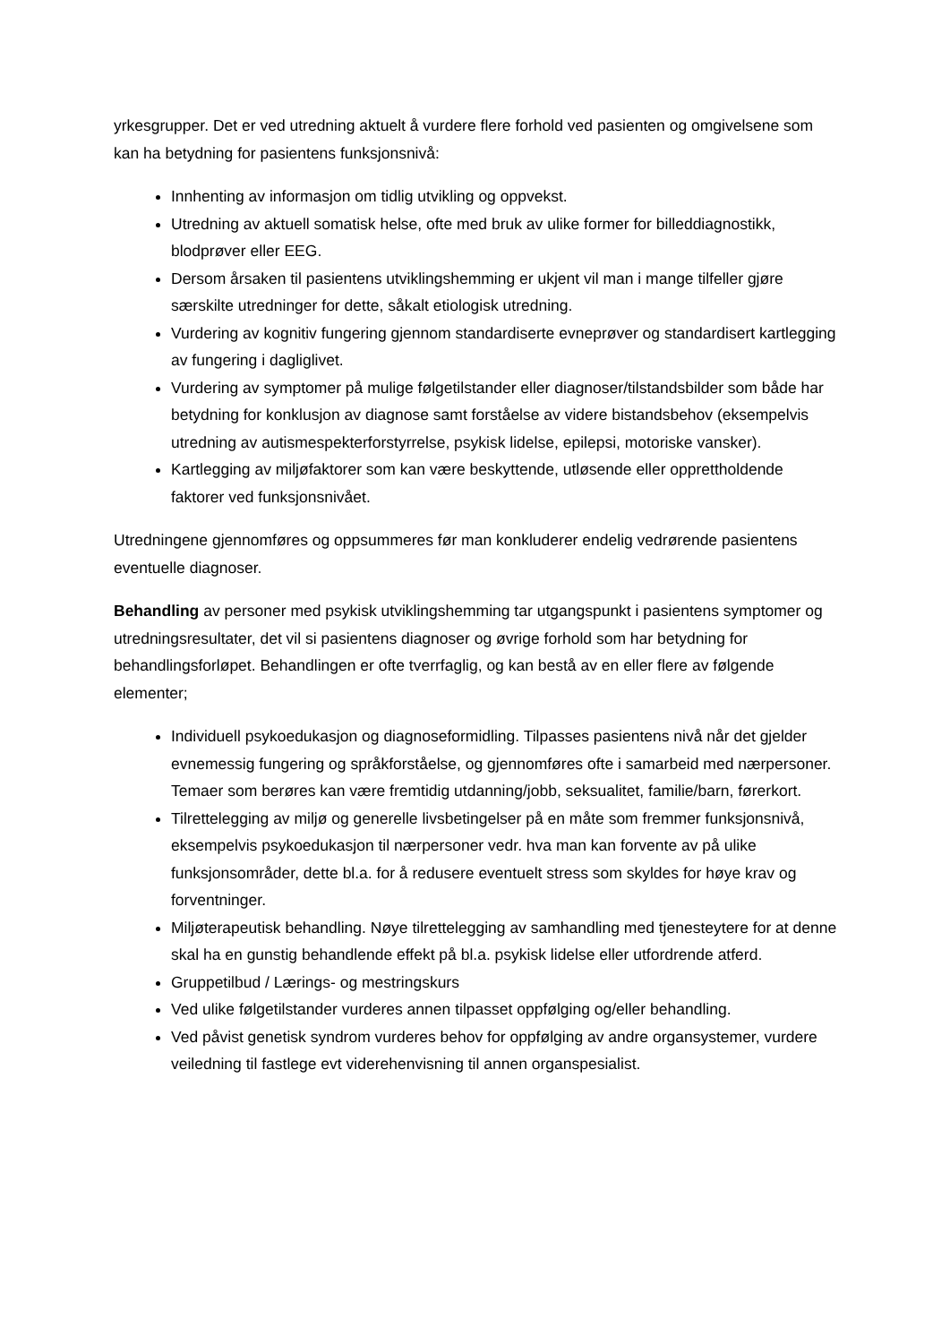yrkesgrupper. Det er ved utredning aktuelt å vurdere flere forhold ved pasienten og omgivelsene som kan ha betydning for pasientens funksjonsnivå:
Innhenting av informasjon om tidlig utvikling og oppvekst.
Utredning av aktuell somatisk helse, ofte med bruk av ulike former for billeddiagnostikk, blodprøver eller EEG.
Dersom årsaken til pasientens utviklingshemming er ukjent vil man i mange tilfeller gjøre særskilte utredninger for dette, såkalt etiologisk utredning.
Vurdering av kognitiv fungering gjennom standardiserte evneprøver og standardisert kartlegging av fungering i dagliglivet.
Vurdering av symptomer på mulige følgetilstander eller diagnoser/tilstandsbilder som både har betydning for konklusjon av diagnose samt forståelse av videre bistandsbehov (eksempelvis utredning av autismespekterforstyrrelse, psykisk lidelse, epilepsi, motoriske vansker).
Kartlegging av miljøfaktorer som kan være beskyttende, utløsende eller opprettholdende faktorer ved funksjonsnivået.
Utredningene gjennomføres og oppsummeres før man konkluderer endelig vedrørende pasientens eventuelle diagnoser.
Behandling av personer med psykisk utviklingshemming tar utgangspunkt i pasientens symptomer og utredningsresultater, det vil si pasientens diagnoser og øvrige forhold som har betydning for behandlingsforløpet. Behandlingen er ofte tverrfaglig, og kan bestå av en eller flere av følgende elementer;
Individuell psykoedukasjon og diagnoseformidling. Tilpasses pasientens nivå når det gjelder evnemessig fungering og språkforståelse, og gjennomføres ofte i samarbeid med nærpersoner. Temaer som berøres kan være fremtidig utdanning/jobb, seksualitet, familie/barn, førerkort.
Tilrettelegging av miljø og generelle livsbetingelser på en måte som fremmer funksjonsnivå, eksempelvis psykoedukasjon til nærpersoner vedr. hva man kan forvente av på ulike funksjonsområder, dette bl.a. for å redusere eventuelt stress som skyldes for høye krav og forventninger.
Miljøterapeutisk behandling. Nøye tilrettelegging av samhandling med tjenesteytere for at denne skal ha en gunstig behandlende effekt på bl.a. psykisk lidelse eller utfordrende atferd.
Gruppetilbud / Lærings- og mestringskurs
Ved ulike følgetilstander vurderes annen tilpasset oppfølging og/eller behandling.
Ved påvist genetisk syndrom vurderes behov for oppfølging av andre organsystemer, vurdere veiledning til fastlege evt viderehenvisning til annen organspesialist.